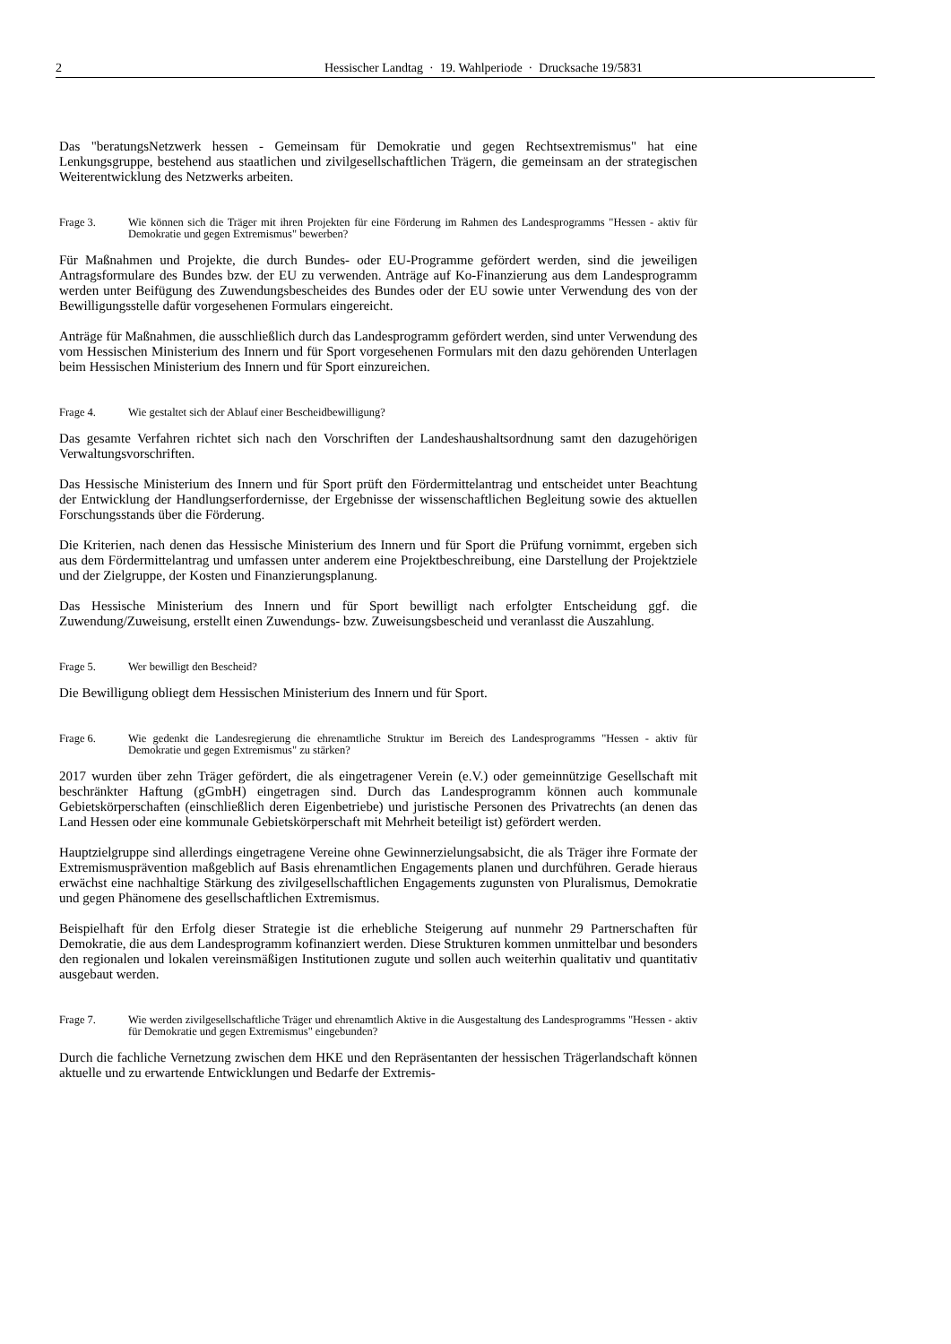2 Hessischer Landtag · 19. Wahlperiode · Drucksache 19/5831
Das "beratungsNetzwerk hessen - Gemeinsam für Demokratie und gegen Rechtsextremismus" hat eine Lenkungsgruppe, bestehend aus staatlichen und zivilgesellschaftlichen Trägern, die gemeinsam an der strategischen Weiterentwicklung des Netzwerks arbeiten.
Frage 3. Wie können sich die Träger mit ihren Projekten für eine Förderung im Rahmen des Landesprogramms "Hessen - aktiv für Demokratie und gegen Extremismus" bewerben?
Für Maßnahmen und Projekte, die durch Bundes- oder EU-Programme gefördert werden, sind die jeweiligen Antragsformulare des Bundes bzw. der EU zu verwenden. Anträge auf Ko-Finanzierung aus dem Landesprogramm werden unter Beifügung des Zuwendungsbescheides des Bundes oder der EU sowie unter Verwendung des von der Bewilligungsstelle dafür vorgesehenen Formulars eingereicht.
Anträge für Maßnahmen, die ausschließlich durch das Landesprogramm gefördert werden, sind unter Verwendung des vom Hessischen Ministerium des Innern und für Sport vorgesehenen Formulars mit den dazu gehörenden Unterlagen beim Hessischen Ministerium des Innern und für Sport einzureichen.
Frage 4. Wie gestaltet sich der Ablauf einer Bescheidbewilligung?
Das gesamte Verfahren richtet sich nach den Vorschriften der Landeshaushaltsordnung samt den dazugehörigen Verwaltungsvorschriften.
Das Hessische Ministerium des Innern und für Sport prüft den Fördermittelantrag und entscheidet unter Beachtung der Entwicklung der Handlungserfordernisse, der Ergebnisse der wissenschaftlichen Begleitung sowie des aktuellen Forschungsstands über die Förderung.
Die Kriterien, nach denen das Hessische Ministerium des Innern und für Sport die Prüfung vornimmt, ergeben sich aus dem Fördermittelantrag und umfassen unter anderem eine Projektbeschreibung, eine Darstellung der Projektziele und der Zielgruppe, der Kosten und Finanzierungsplanung.
Das Hessische Ministerium des Innern und für Sport bewilligt nach erfolgter Entscheidung ggf. die Zuwendung/Zuweisung, erstellt einen Zuwendungs- bzw. Zuweisungsbescheid und veranlasst die Auszahlung.
Frage 5. Wer bewilligt den Bescheid?
Die Bewilligung obliegt dem Hessischen Ministerium des Innern und für Sport.
Frage 6. Wie gedenkt die Landesregierung die ehrenamtliche Struktur im Bereich des Landesprogramms "Hessen - aktiv für Demokratie und gegen Extremismus" zu stärken?
2017 wurden über zehn Träger gefördert, die als eingetragener Verein (e.V.) oder gemeinnützige Gesellschaft mit beschränkter Haftung (gGmbH) eingetragen sind. Durch das Landesprogramm können auch kommunale Gebietskörperschaften (einschließlich deren Eigenbetriebe) und juristische Personen des Privatrechts (an denen das Land Hessen oder eine kommunale Gebietskörperschaft mit Mehrheit beteiligt ist) gefördert werden.
Hauptzielgruppe sind allerdings eingetragene Vereine ohne Gewinnerzielungsabsicht, die als Träger ihre Formate der Extremismusprävention maßgeblich auf Basis ehrenamtlichen Engagements planen und durchführen. Gerade hieraus erwächst eine nachhaltige Stärkung des zivilgesellschaftlichen Engagements zugunsten von Pluralismus, Demokratie und gegen Phänomene des gesellschaftlichen Extremismus.
Beispielhaft für den Erfolg dieser Strategie ist die erhebliche Steigerung auf nunmehr 29 Partnerschaften für Demokratie, die aus dem Landesprogramm kofinanziert werden. Diese Strukturen kommen unmittelbar und besonders den regionalen und lokalen vereinsmäßigen Institutionen zugute und sollen auch weiterhin qualitativ und quantitativ ausgebaut werden.
Frage 7. Wie werden zivilgesellschaftliche Träger und ehrenamtlich Aktive in die Ausgestaltung des Landesprogramms "Hessen - aktiv für Demokratie und gegen Extremismus" eingebunden?
Durch die fachliche Vernetzung zwischen dem HKE und den Repräsentanten der hessischen Trägerlandschaft können aktuelle und zu erwartende Entwicklungen und Bedarfe der Extremis-